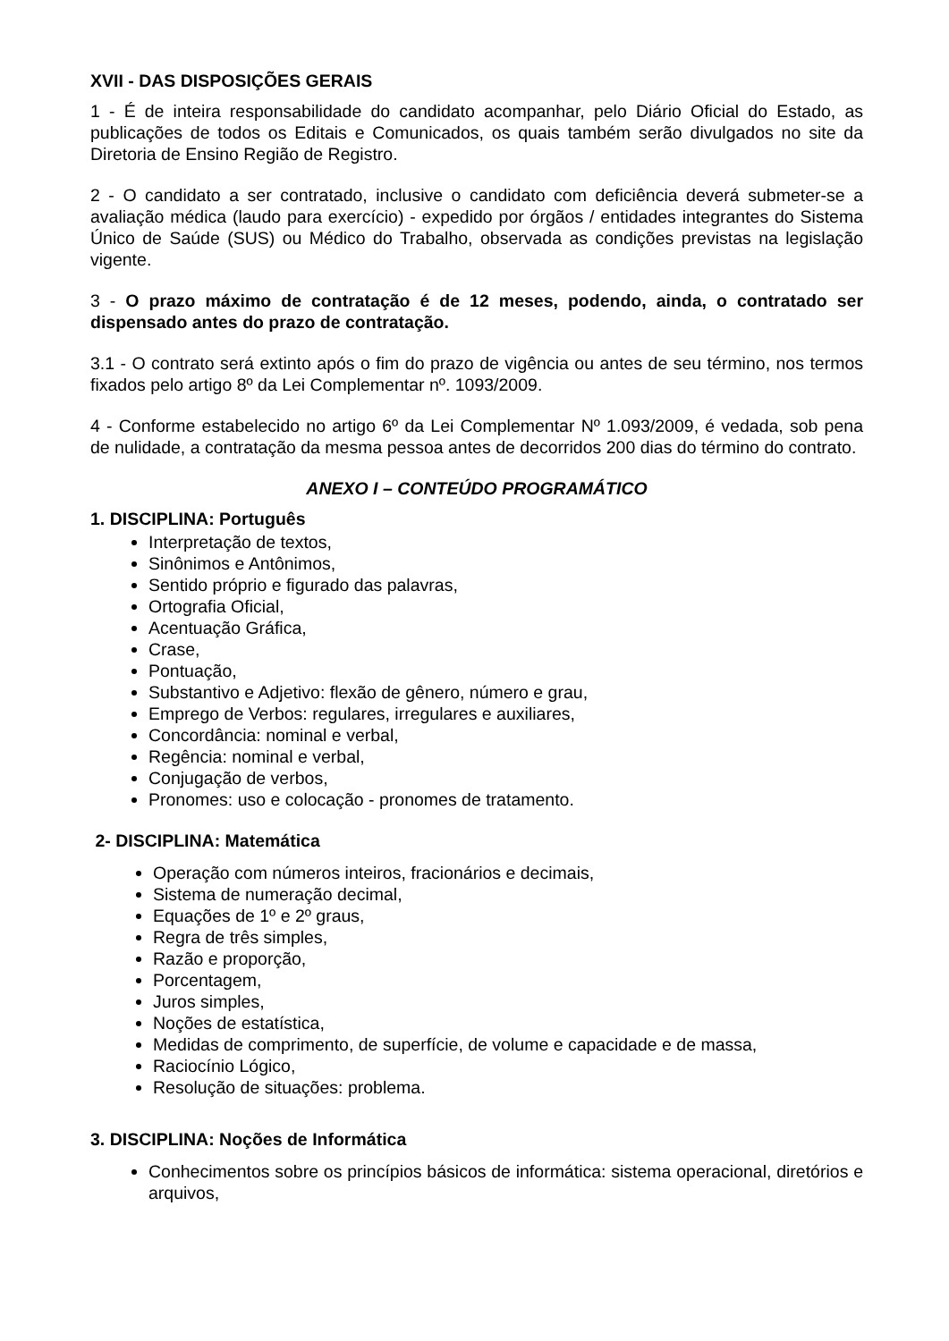XVII - DAS DISPOSIÇÕES GERAIS
1 - É de inteira responsabilidade do candidato acompanhar, pelo Diário Oficial do Estado, as publicações de todos os Editais e Comunicados, os quais também serão divulgados no site da Diretoria de Ensino Região de Registro.
2 - O candidato a ser contratado, inclusive o candidato com deficiência deverá submeter-se a avaliação médica (laudo para exercício) - expedido por órgãos / entidades integrantes do Sistema Único de Saúde (SUS) ou Médico do Trabalho, observada as condições previstas na legislação vigente.
3 - O prazo máximo de contratação é de 12 meses, podendo, ainda, o contratado ser dispensado antes do prazo de contratação.
3.1 - O contrato será extinto após o fim do prazo de vigência ou antes de seu término, nos termos fixados pelo artigo 8º da Lei Complementar nº. 1093/2009.
4 - Conforme estabelecido no artigo 6º da Lei Complementar Nº 1.093/2009, é vedada, sob pena de nulidade, a contratação da mesma pessoa antes de decorridos 200 dias do término do contrato.
ANEXO I – CONTEÚDO PROGRAMÁTICO
1. DISCIPLINA: Português
Interpretação de textos,
Sinônimos e Antônimos,
Sentido próprio e figurado das palavras,
Ortografia Oficial,
Acentuação Gráfica,
Crase,
Pontuação,
Substantivo e Adjetivo: flexão de gênero, número e grau,
Emprego de Verbos: regulares, irregulares e auxiliares,
Concordância: nominal e verbal,
Regência: nominal e verbal,
Conjugação de verbos,
Pronomes: uso e colocação - pronomes de tratamento.
2- DISCIPLINA: Matemática
Operação com números inteiros, fracionários e decimais,
Sistema de numeração decimal,
Equações de 1º e 2º graus,
Regra de três simples,
Razão e proporção,
Porcentagem,
Juros simples,
Noções de estatística,
Medidas de comprimento, de superfície, de volume e capacidade e de massa,
Raciocínio Lógico,
Resolução de situações: problema.
3. DISCIPLINA: Noções de Informática
Conhecimentos sobre os princípios básicos de informática: sistema operacional, diretórios e arquivos,